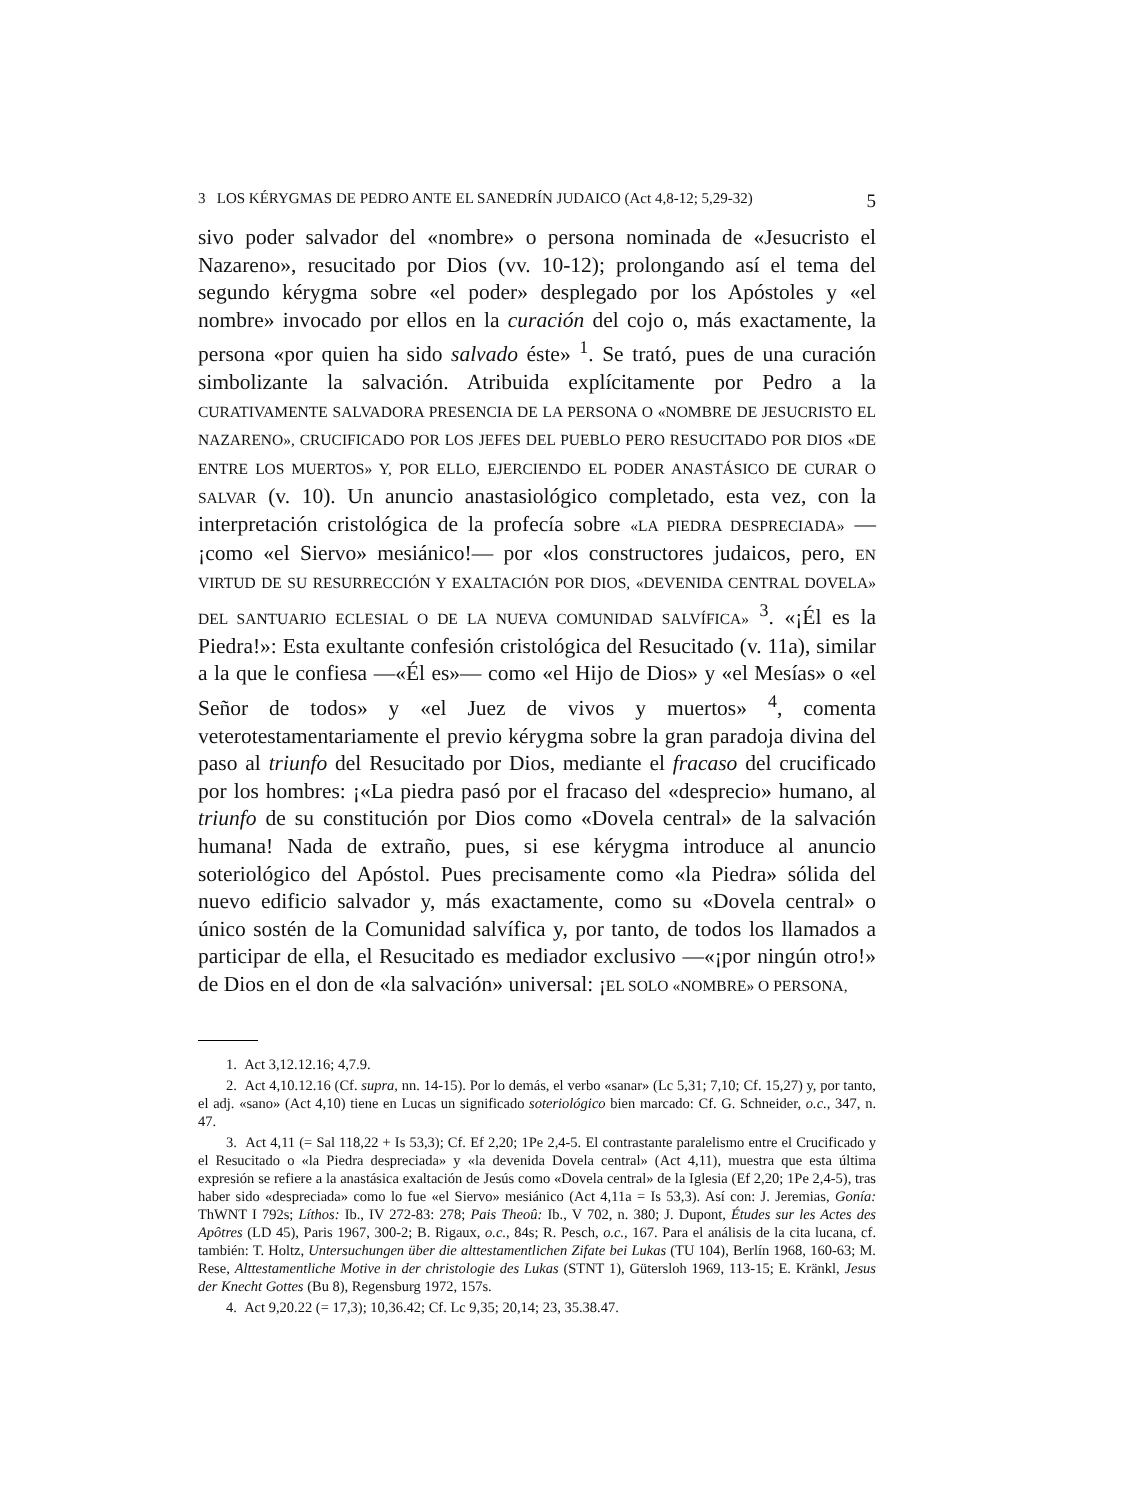3 LOS KÉRYGMAS DE PEDRO ANTE EL SANEDRÍN JUDAICO (Act 4,8-12; 5,29-32) 5
sivo poder salvador del «nombre» o persona nominada de «Jesucristo el Nazareno», resucitado por Dios (vv. 10-12); prolongando así el tema del segundo kérygma sobre «el poder» desplegado por los Apóstoles y «el nombre» invocado por ellos en la curación del cojo o, más exactamente, la persona «por quien ha sido salvado éste» <sup>1</sup>. Se trató, pues de una curación simbolizante la salvación. Atribuida explícitamente por Pedro a la CURATIVAMENTE SALVADORA PRESENCIA DE LA PERSONA O «NOMBRE DE JESUCRISTO EL NAZARENO», CRUCIFICADO POR LOS JEFES DEL PUEBLO PERO RESUCITADO POR DIOS «DE ENTRE LOS MUERTOS» Y, POR ELLO, EJERCIENDO EL PODER ANASTÁSICO DE CURAR O SALVAR (v. 10). Un anuncio anastasiológico completado, esta vez, con la interpretación cristológica de la profecía sobre «LA PIEDRA DESPRECIADA» —¡como «el Siervo» mesiánico!— por «los constructores judaicos, pero, EN VIRTUD DE SU RESURRECCIÓN Y EXALTACIÓN POR DIOS, «DEVENIDA CENTRAL DOVELA» DEL SANTUARIO ECLESIAL O DE LA NUEVA COMUNIDAD SALVÍFICA» <sup>3</sup>. «¡Él es la Piedra!»: Esta exultante confesión cristológica del Resucitado (v. 11a), similar a la que le confiesa —«Él es»— como «el Hijo de Dios» y «el Mesías» o «el Señor de todos» y «el Juez de vivos y muertos» <sup>4</sup>, comenta veterotestamentariamente el previo kérygma sobre la gran paradoja divina del paso al triunfo del Resucitado por Dios, mediante el fracaso del crucificado por los hombres: ¡«La piedra pasó por el fracaso del «desprecio» humano, al triunfo de su constitución por Dios como «Dovela central» de la salvación humana! Nada de extraño, pues, si ese kérygma introduce al anuncio soteriológico del Apóstol. Pues precisamente como «la Piedra» sólida del nuevo edificio salvador y, más exactamente, como su «Dovela central» o único sostén de la Comunidad salvífica y, por tanto, de todos los llamados a participar de ella, el Resucitado es mediador exclusivo —«¡por ningún otro!» de Dios en el don de «la salvación» universal: ¡EL SOLO «NOMBRE» O PERSONA,
1. Act 3,12.12.16; 4,7.9.
2. Act 4,10.12.16 (Cf. supra, nn. 14-15). Por lo demás, el verbo «sanar» (Lc 5,31; 7,10; Cf. 15,27) y, por tanto, el adj. «sano» (Act 4,10) tiene en Lucas un significado soteriológico bien marcado: Cf. G. Schneider, o.c., 347, n. 47.
3. Act 4,11 (= Sal 118,22 + Is 53,3); Cf. Ef 2,20; 1Pe 2,4-5. El contrastante paralelismo entre el Crucificado y el Resucitado o «la Piedra despreciada» y «la devenida Dovela central» (Act 4,11), muestra que esta última expresión se refiere a la anastásica exaltación de Jesús como «Dovela central» de la Iglesia (Ef 2,20; 1Pe 2,4-5), tras haber sido «despreciada» como lo fue «el Siervo» mesiánico (Act 4,11a = Is 53,3). Así con: J. Jeremias, Gonía: ThWNT I 792s; Líthos: Ib., IV 272-83: 278; Pais Theoû: Ib., V 702, n. 380; J. Dupont, Études sur les Actes des Apôtres (LD 45), Paris 1967, 300-2; B. Rigaux, o.c., 84s; R. Pesch, o.c., 167. Para el análisis de la cita lucana, cf. también: T. Holtz, Untersuchungen über die alttestamentlichen Zifate bei Lukas (TU 104), Berlín 1968, 160-63; M. Rese, Alttestamentliche Motive in der christologie des Lukas (STNT 1), Gütersloh 1969, 113-15; E. Kränkl, Jesus der Knecht Gottes (Bu 8), Regensburg 1972, 157s.
4. Act 9,20.22 (= 17,3); 10,36.42; Cf. Lc 9,35; 20,14; 23, 35.38.47.